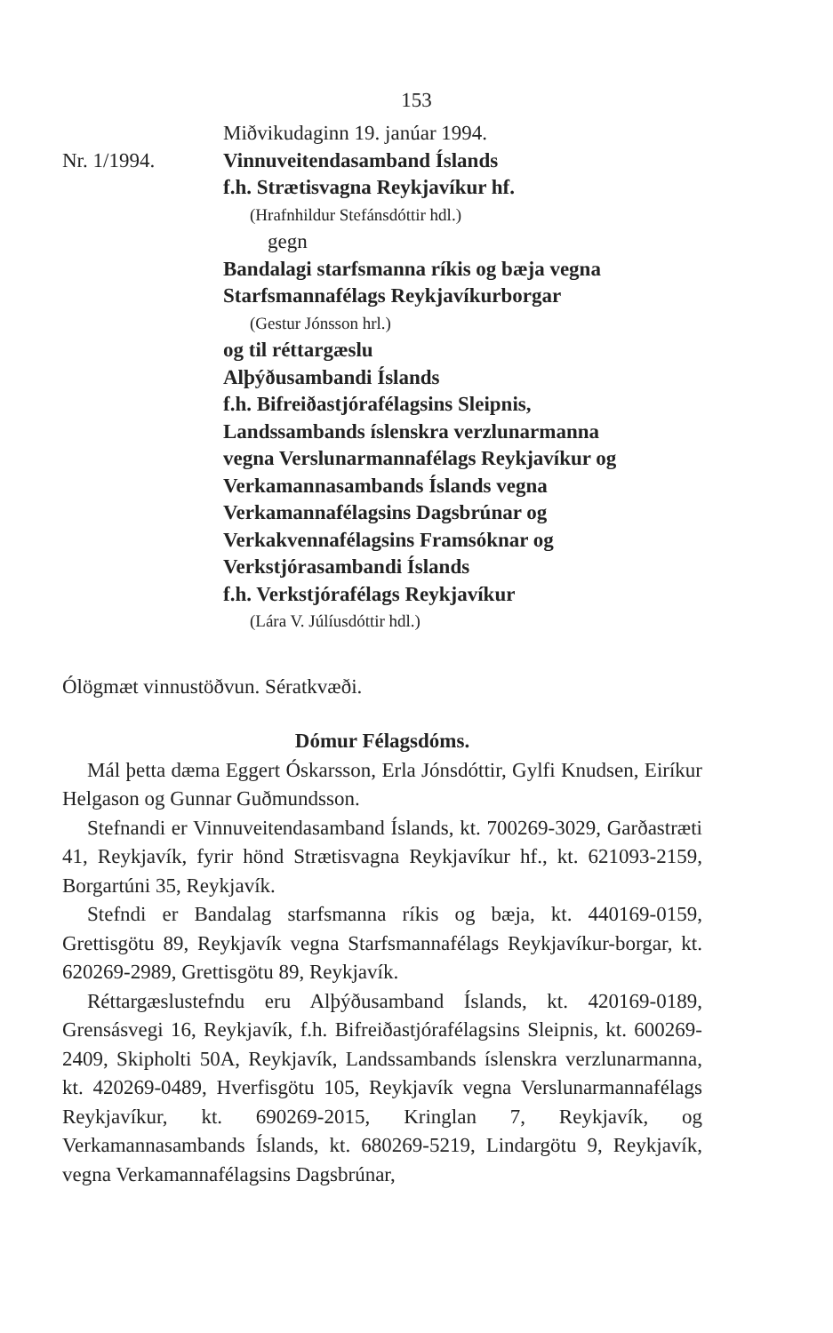153
Miðvikudaginn 19. janúar 1994.
Nr. 1/1994. Vinnuveitendasamband Íslands
f.h. Strætisvagna Reykjavíkur hf.
(Hrafnhildur Stefánsdóttir hdl.)
gegn
Bandalagi starfsmanna ríkis og bæja vegna
Starfsmannafélags Reykjavíkurborgar
(Gestur Jónsson hrl.)
og til réttargæslu
Alþýðusambandi Íslands
f.h. Bifreiðastjórafélagsins Sleipnis,
Landssambands íslenskra verzlunarmanna
vegna Verslunarmannafélags Reykjavíkur og
Verkamannasambands Íslands vegna
Verkamannafélagsins Dagsbrúnar og
Verkakvennafélagsins Framsóknar og
Verkstjórasambandi Íslands
f.h. Verkstjórafélags Reykjavíkur
(Lára V. Júlíusdóttir hdl.)
Ólögmæt vinnustöðvun. Sératkvæði.
Dómur Félagsdóms.
Mál þetta dæma Eggert Óskarsson, Erla Jónsdóttir, Gylfi Knudsen, Eiríkur Helgason og Gunnar Guðmundsson.
Stefnandi er Vinnuveitendasamband Íslands, kt. 700269-3029, Garðastræti 41, Reykjavík, fyrir hönd Strætisvagna Reykjavíkur hf., kt. 621093-2159, Borgartúni 35, Reykjavík.
Stefndi er Bandalag starfsmanna ríkis og bæja, kt. 440169-0159, Grettisgötu 89, Reykjavík vegna Starfsmannafélags Reykjavíkur-borgar, kt. 620269-2989, Grettisgötu 89, Reykjavík.
Réttargæslustefndu eru Alþýðusamband Íslands, kt. 420169-0189, Grensásvegi 16, Reykjavík, f.h. Bifreiðastjórafélagsins Sleipnis, kt. 600269-2409, Skipholti 50A, Reykjavík, Landssambands íslenskra verzlunarmanna, kt. 420269-0489, Hverfisgötu 105, Reykjavík vegna Verslunarmannafélags Reykjavíkur, kt. 690269-2015, Kringlan 7, Reykjavík, og Verkamannasambands Íslands, kt. 680269-5219, Lindargötu 9, Reykjavík, vegna Verkamannafélagsins Dagsbrúnar,